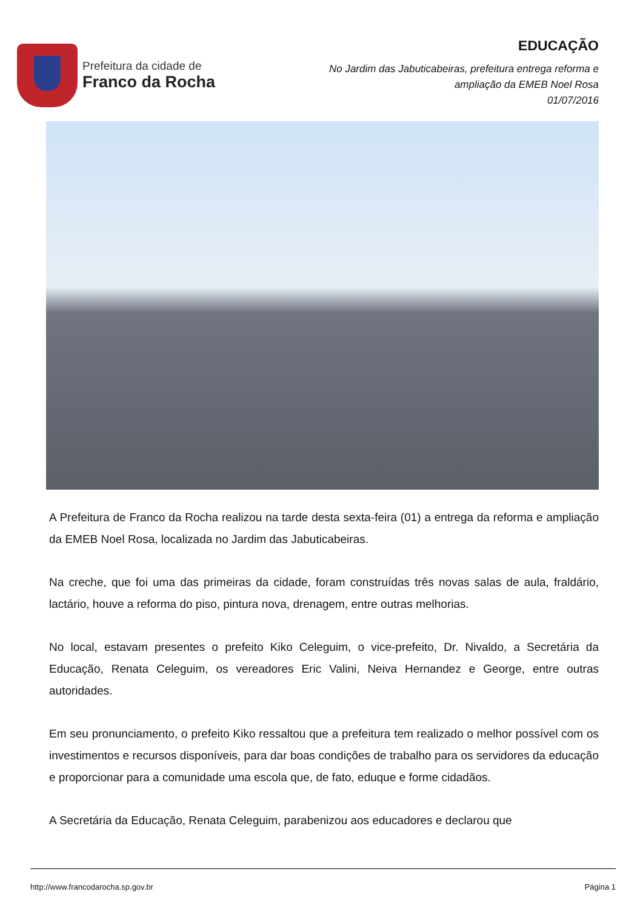Prefeitura da cidade de
Franco da Rocha
EDUCAÇÃO
No Jardim das Jabuticabeiras, prefeitura entrega reforma e
ampliação da EMEB Noel Rosa
01/07/2016
A Prefeitura de Franco da Rocha realizou na tarde desta sexta-feira (01) a entrega da reforma e ampliação da EMEB Noel Rosa, localizada no Jardim das Jabuticabeiras.
Na creche, que foi uma das primeiras da cidade, foram construídas três novas salas de aula, fraldário, lactário, houve a reforma do piso, pintura nova, drenagem, entre outras melhorias.
No local, estavam presentes o prefeito Kiko Celeguim, o vice-prefeito, Dr. Nivaldo, a Secretária da Educação, Renata Celeguim, os vereadores Eric Valini, Neiva Hernandez e George, entre outras autoridades.
Em seu pronunciamento, o prefeito Kiko ressaltou que a prefeitura tem realizado o melhor possível com os investimentos e recursos disponíveis, para dar boas condições de trabalho para os servidores da educação e proporcionar para a comunidade uma escola que, de fato, eduque e forme cidadãos.
A Secretária da Educação, Renata Celeguim, parabenizou aos educadores e declarou que
http://www.francodarocha.sp.gov.br Página 1